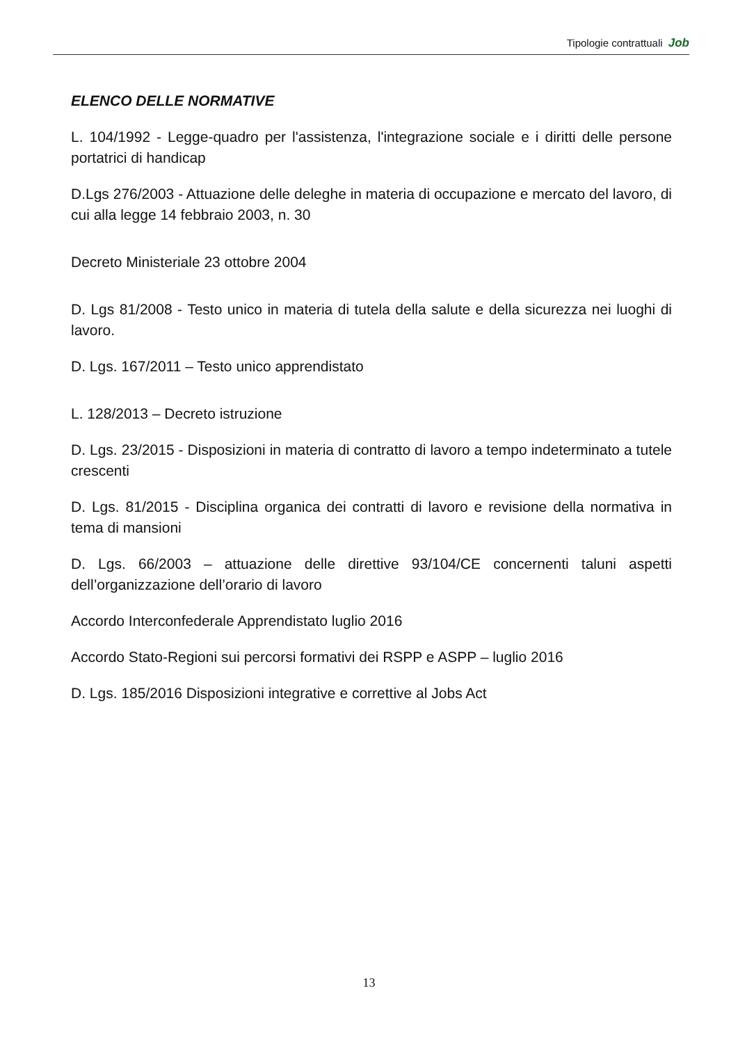Tipologie contrattuali Job
ELENCO DELLE NORMATIVE
L. 104/1992 - Legge-quadro per l'assistenza, l'integrazione sociale e i diritti delle persone portatrici di handicap
D.Lgs 276/2003 - Attuazione delle deleghe in materia di occupazione e mercato del lavoro, di cui alla legge 14 febbraio 2003, n. 30
Decreto Ministeriale 23 ottobre 2004
D. Lgs 81/2008 - Testo unico in materia di tutela della salute e della sicurezza nei luoghi di lavoro.
D. Lgs. 167/2011 – Testo unico apprendistato
L. 128/2013 – Decreto istruzione
D. Lgs. 23/2015 - Disposizioni in materia di contratto di lavoro a tempo indeterminato a tutele crescenti
D. Lgs. 81/2015 - Disciplina organica dei contratti di lavoro e revisione della normativa in tema di mansioni
D. Lgs. 66/2003 – attuazione delle direttive 93/104/CE concernenti taluni aspetti dell’organizzazione dell’orario di lavoro
Accordo Interconfederale Apprendistato luglio 2016
Accordo Stato-Regioni sui percorsi formativi dei RSPP e ASPP – luglio 2016
D. Lgs. 185/2016 Disposizioni integrative e correttive al Jobs Act
13